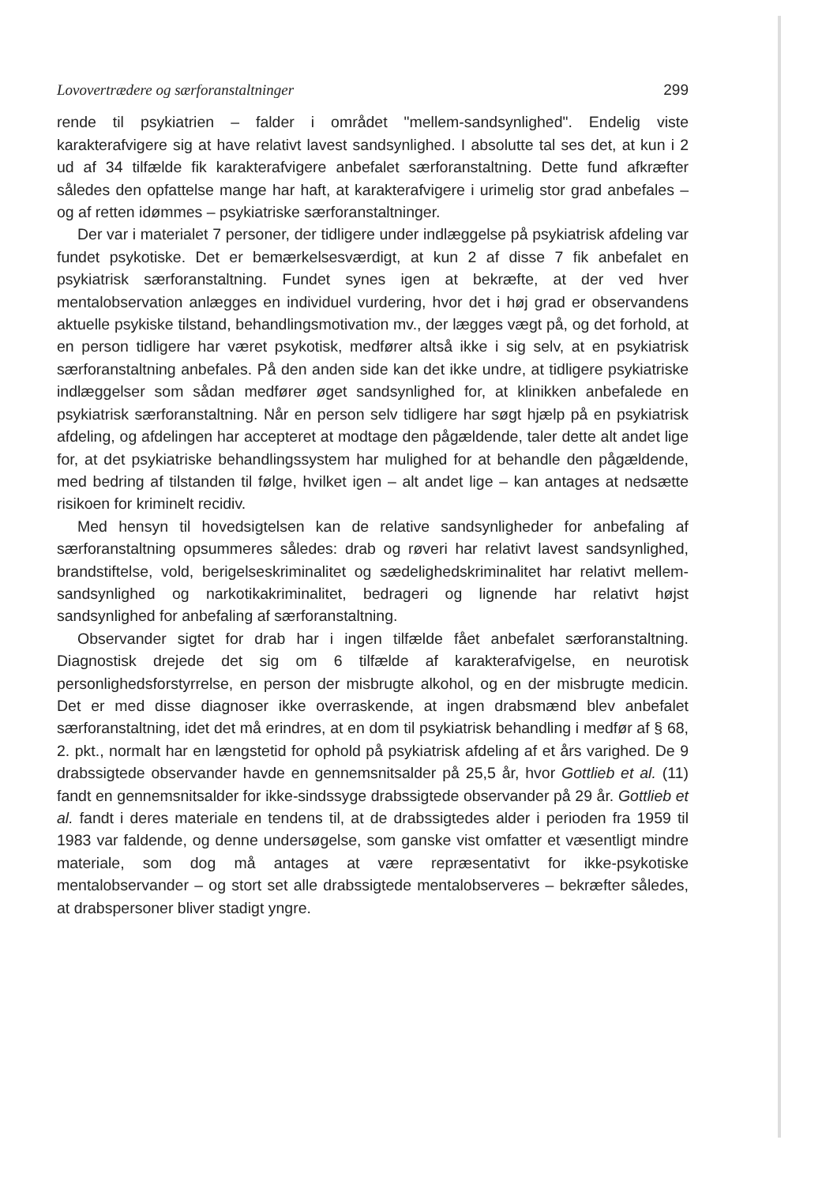Lovovertrædere og særforanstaltninger 299
rende til psykiatrien – falder i området "mellem-sandsynlighed". Endelig viste karakterafvigere sig at have relativt lavest sandsynlighed. I absolutte tal ses det, at kun i 2 ud af 34 tilfælde fik karakterafvigere anbefalet særforanstaltning. Dette fund afkræfter således den opfattelse mange har haft, at karakterafvigere i urimelig stor grad anbefales – og af retten idømmes – psykiatriske særforanstaltninger.
Der var i materialet 7 personer, der tidligere under indlæggelse på psykiatrisk afdeling var fundet psykotiske. Det er bemærkelsesværdigt, at kun 2 af disse 7 fik anbefalet en psykiatrisk særforanstaltning. Fundet synes igen at bekræfte, at der ved hver mentalobservation anlægges en individuel vurdering, hvor det i høj grad er observandens aktuelle psykiske tilstand, behandlingsmotivation mv., der lægges vægt på, og det forhold, at en person tidligere har været psykotisk, medfører altså ikke i sig selv, at en psykiatrisk særforanstaltning anbefales. På den anden side kan det ikke undre, at tidligere psykiatriske indlæggelser som sådan medfører øget sandsynlighed for, at klinikken anbefalede en psykiatrisk særforanstaltning. Når en person selv tidligere har søgt hjælp på en psykiatrisk afdeling, og afdelingen har accepteret at modtage den pågældende, taler dette alt andet lige for, at det psykiatriske behandlingssystem har mulighed for at behandle den pågældende, med bedring af tilstanden til følge, hvilket igen – alt andet lige – kan antages at nedsætte risikoen for kriminelt recidiv.
Med hensyn til hovedsigtelsen kan de relative sandsynligheder for anbefaling af særforanstaltning opsummeres således: drab og røveri har relativt lavest sandsynlighed, brandstiftelse, vold, berigelseskriminalitet og sædelighedskriminalitet har relativt mellem-sandsynlighed og narkotikakriminalitet, bedrageri og lignende har relativt højst sandsynlighed for anbefaling af særforanstaltning.
Observander sigtet for drab har i ingen tilfælde fået anbefalet særforanstaltning. Diagnostisk drejede det sig om 6 tilfælde af karakterafvigelse, en neurotisk personlighedsforstyrrelse, en person der misbrugte alkohol, og en der misbrugte medicin. Det er med disse diagnoser ikke overraskende, at ingen drabsmænd blev anbefalet særforanstaltning, idet det må erindres, at en dom til psykiatrisk behandling i medfør af § 68, 2. pkt., normalt har en længstetid for ophold på psykiatrisk afdeling af et års varighed. De 9 drabssigtede observander havde en gennemsnitsalder på 25,5 år, hvor Gottlieb et al. (11) fandt en gennemsnitsalder for ikke-sindssyge drabssigtede observander på 29 år. Gottlieb et al. fandt i deres materiale en tendens til, at de drabssigtedes alder i perioden fra 1959 til 1983 var faldende, og denne undersøgelse, som ganske vist omfatter et væsentligt mindre materiale, som dog må antages at være repræsentativt for ikke-psykotiske mentalobservander – og stort set alle drabssigtede mentalobserveres – bekræfter således, at drabspersoner bliver stadigt yngre.